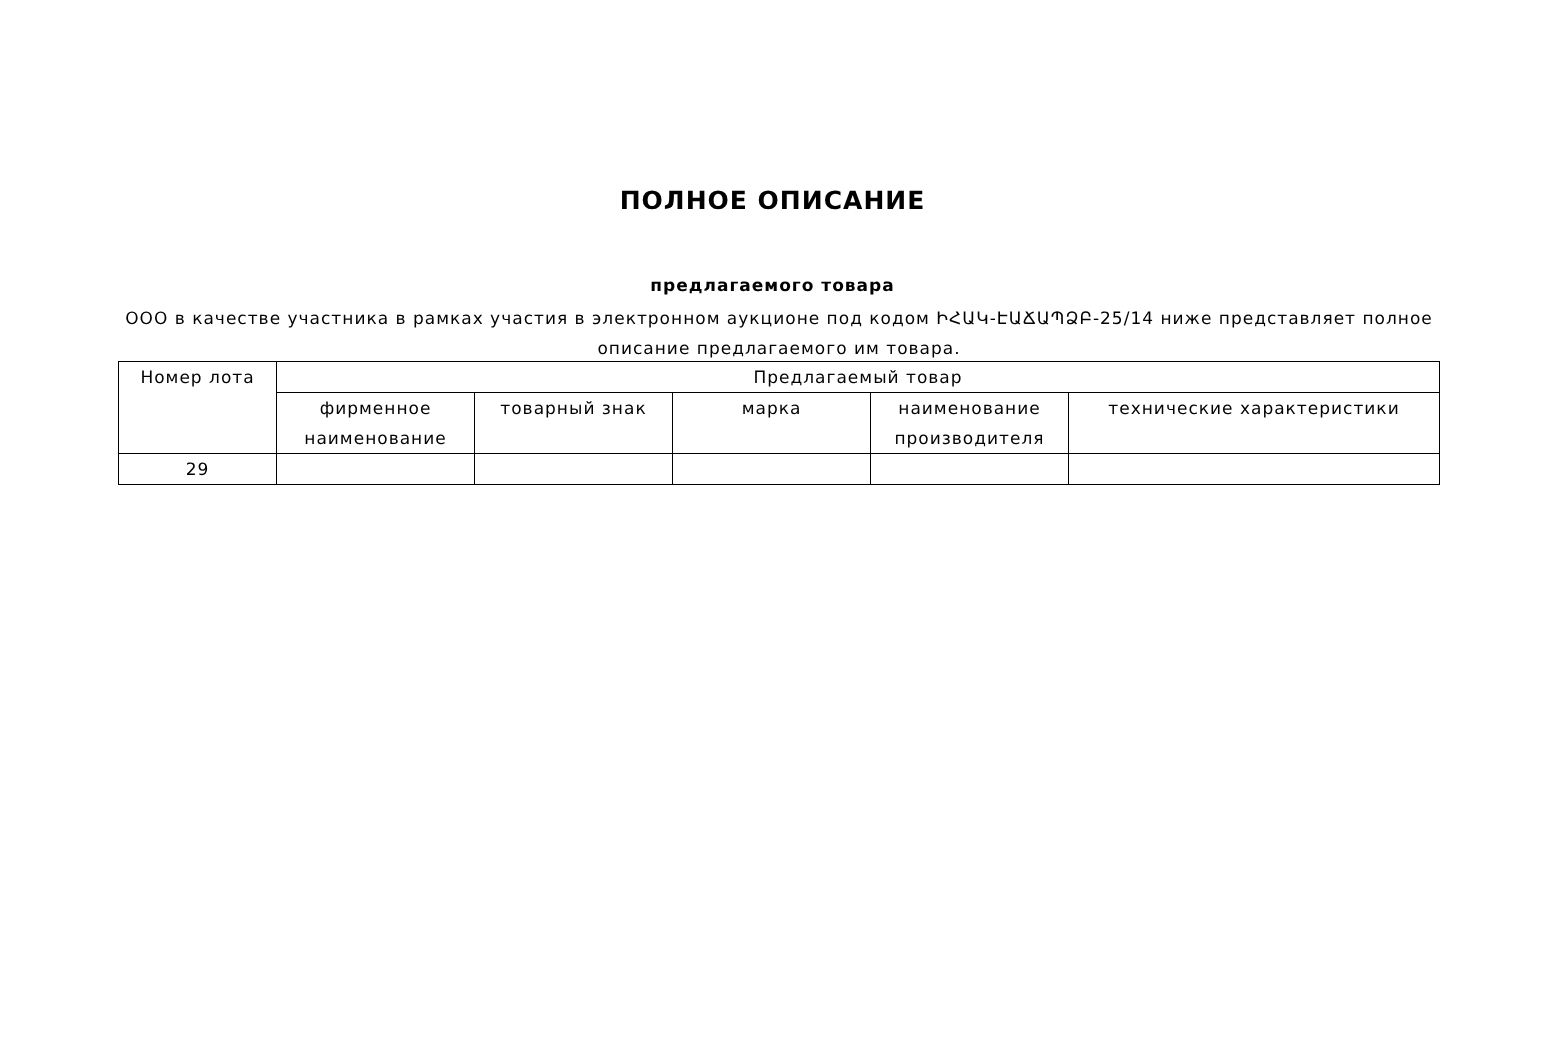ПОЛНОЕ ОПИСАНИЕ
предлагаемого товара
ООО в качестве участника в рамках участия в электронном аукционе под кодом ԻՀԱԿ-ԷԱՃԱՊՁԲ-25/14 ниже представляет полное описание предлагаемого им товара.
| Номер лота | Предлагаемый товар | | | | |
| --- | --- | --- | --- | --- | --- |
| | фирменное наименование | товарный знак | марка | наименование производителя | технические характеристики |
| 29 | | | | | |